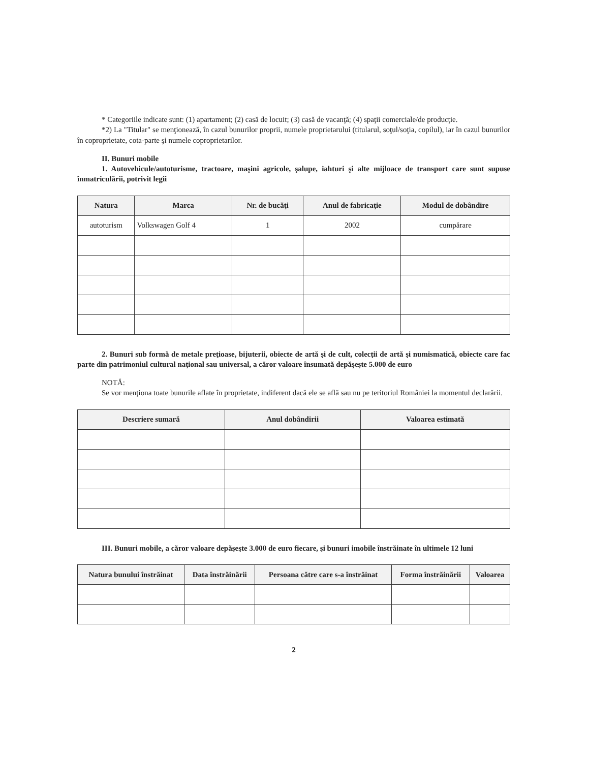* Categoriile indicate sunt: (1) apartament; (2) casă de locuit; (3) casă de vacanţă; (4) spaţii comerciale/de producţie.
*2) La "Titular" se menţionează, în cazul bunurilor proprii, numele proprietarului (titularul, soţul/soţia, copilul), iar în cazul bunurilor în coproprietate, cota-parte şi numele coproprietarilor.
II. Bunuri mobile
1. Autovehicule/autoturisme, tractoare, maşini agricole, şalupe, iahturi şi alte mijloace de transport care sunt supuse înmatriculării, potrivit legii
| Natura | Marca | Nr. de bucăţi | Anul de fabricaţie | Modul de dobândire |
| --- | --- | --- | --- | --- |
| autoturism | Volkswagen Golf 4 | 1 | 2002 | cumpărare |
2. Bunuri sub formă de metale preţioase, bijuterii, obiecte de artă şi de cult, colecţii de artă şi numismatică, obiecte care fac parte din patrimoniul cultural naţional sau universal, a căror valoare însumată depăşeşte 5.000 de euro
NOTĂ:
Se vor menţiona toate bunurile aflate în proprietate, indiferent dacă ele se află sau nu pe teritoriul României la momentul declarării.
| Descriere sumară | Anul dobândirii | Valoarea estimată |
| --- | --- | --- |
III. Bunuri mobile, a căror valoare depăşeşte 3.000 de euro fiecare, şi bunuri imobile înstrăinate în ultimele 12 luni
| Natura bunului înstrăinat | Data înstrăinării | Persoana către care s-a înstrăinat | Forma înstrăinării | Valoarea |
| --- | --- | --- | --- | --- |
2